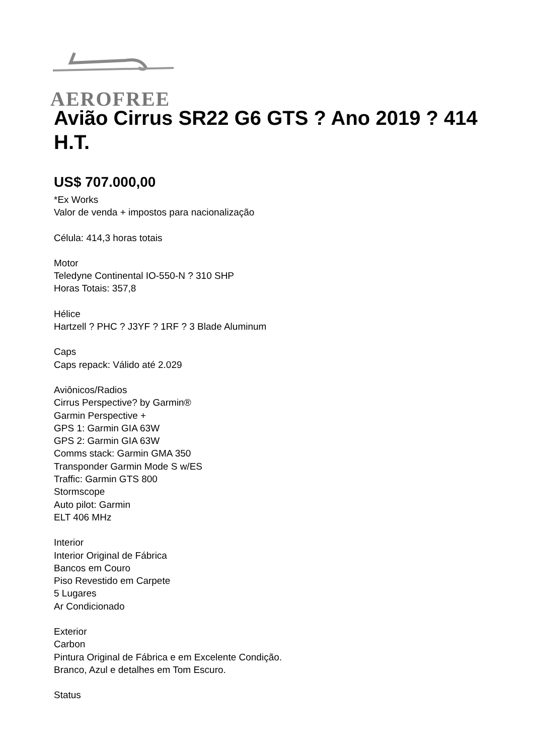AEROFREE
Avião Cirrus SR22 G6 GTS ? Ano 2019 ? 414 H.T.
US$ 707.000,00
*Ex Works
Valor de venda + impostos para nacionalização
Célula: 414,3 horas totais
Motor
Teledyne Continental IO-550-N ? 310 SHP
Horas Totais: 357,8
Hélice
Hartzell ? PHC ? J3YF ? 1RF ? 3 Blade Aluminum
Caps
Caps repack: Válido até 2.029
Aviônicos/Radios
Cirrus Perspective? by Garmin®
Garmin Perspective +
GPS 1: Garmin GIA 63W
GPS 2: Garmin GIA 63W
Comms stack: Garmin GMA 350
Transponder Garmin Mode S w/ES
Traffic: Garmin GTS 800
Stormscope
Auto pilot: Garmin
ELT 406 MHz
Interior
Interior Original de Fábrica
Bancos em Couro
Piso Revestido em Carpete
5 Lugares
Ar Condicionado
Exterior
Carbon
Pintura Original de Fábrica e em Excelente Condição.
Branco, Azul e detalhes em Tom Escuro.
Status